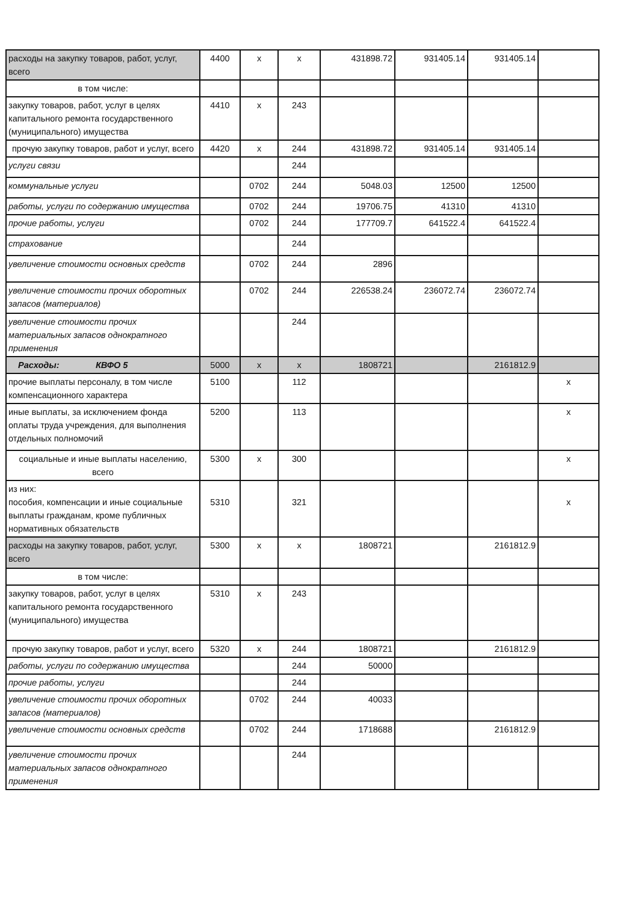| расходы на закупку товаров, работ, услуг, всего | 4400 | x | x | 431898.72 | 931405.14 | 931405.14 | |
| в том числе: | | | | | | | |
| закупку товаров, работ, услуг в целях капитального ремонта государственного (муниципального) имущества | 4410 | x | 243 | | | | |
| прочую закупку товаров, работ и услуг, всего | 4420 | x | 244 | 431898.72 | 931405.14 | 931405.14 | |
| услуги связи | | | 244 | | | | |
| коммунальные услуги | | 0702 | 244 | 5048.03 | 12500 | 12500 | |
| работы, услуги по содержанию имущества | | 0702 | 244 | 19706.75 | 41310 | 41310 | |
| прочие работы, услуги | | 0702 | 244 | 177709.7 | 641522.4 | 641522.4 | |
| страхование | | | 244 | | | | |
| увеличение стоимости основных средств | | 0702 | 244 | 2896 | | | |
| увеличение стоимости прочих оборотных запасов (материалов) | | 0702 | 244 | 226538.24 | 236072.74 | 236072.74 | |
| увеличение стоимости прочих материальных запасов однократного применения | | | 244 | | | | |
| Расходы: КВФО 5 | 5000 | x | x | 1808721 | | 2161812.9 | |
| прочие выплаты персоналу, в том числе компенсационного характера | 5100 | | 112 | | | | x |
| иные выплаты, за исключением фонда оплаты труда учреждения, для выполнения отдельных полномочий | 5200 | | 113 | | | | x |
| социальные и иные выплаты населению, всего | 5300 | x | 300 | | | | x |
| из них: пособия, компенсации и иные социальные выплаты гражданам, кроме публичных нормативных обязательств | 5310 | | 321 | | | | x |
| расходы на закупку товаров, работ, услуг, всего | 5300 | x | x | 1808721 | | 2161812.9 | |
| в том числе: | | | | | | | |
| закупку товаров, работ, услуг в целях капитального ремонта государственного (муниципального) имущества | 5310 | x | 243 | | | | |
| прочую закупку товаров, работ и услуг, всего | 5320 | x | 244 | 1808721 | | 2161812.9 | |
| работы, услуги по содержанию имущества | | | 244 | 50000 | | | |
| прочие работы, услуги | | | 244 | | | | |
| увеличение стоимости прочих оборотных запасов (материалов) | | 0702 | 244 | 40033 | | | |
| увеличение стоимости основных средств | | 0702 | 244 | 1718688 | | 2161812.9 | |
| увеличение стоимости прочих материальных запасов однократного применения | | | 244 | | | | |